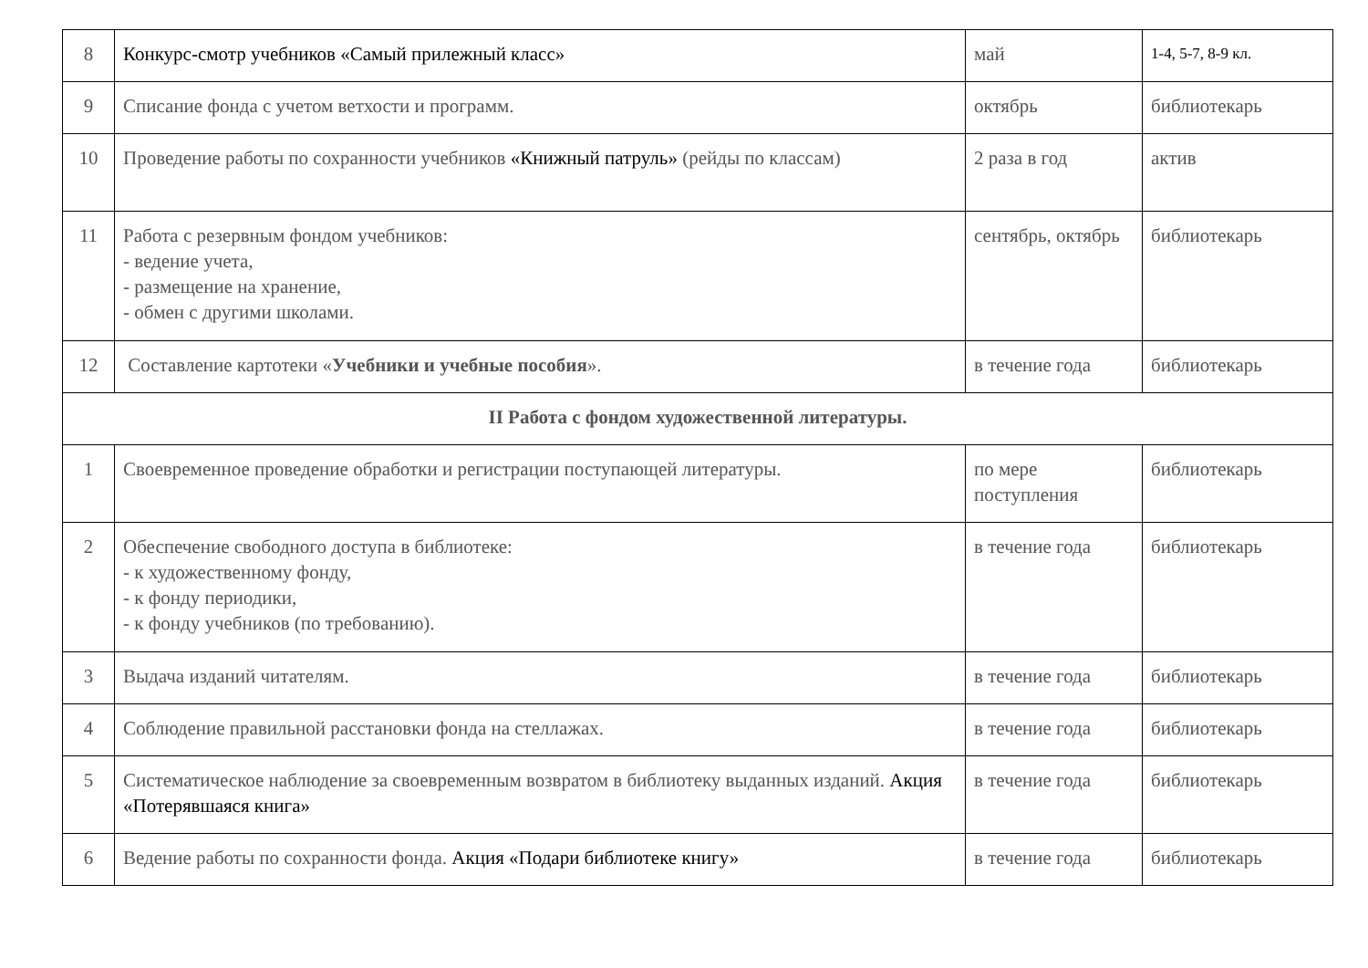| 8 | Конкурс-смотр учебников «Самый прилежный класс» | май | 1-4, 5-7, 8-9 кл. |
| 9 | Списание фонда с учетом ветхости и программ. | октябрь | библиотекарь |
| 10 | Проведение работы по сохранности учебников «Книжный патруль» (рейды по классам) | 2 раза в год | актив |
| 11 | Работа с резервным фондом учебников: - ведение учета, - размещение на хранение, - обмен с другими школами. | сентябрь, октябрь | библиотекарь |
| 12 | Составление картотеки « Учебники и учебные пособия ». | в течение года | библиотекарь |
| II Работа с фондом художественной литературы. | | | |
| 1 | Своевременное проведение обработки и регистрации поступающей литературы. | по мере поступления | библиотекарь |
| 2 | Обеспечение свободного доступа в библиотеке: - к художественному фонду, - к фонду периодики, - к фонду учебников (по требованию). | в течение года | библиотекарь |
| 3 | Выдача изданий читателям. | в течение года | библиотекарь |
| 4 | Соблюдение правильной расстановки фонда на стеллажах. | в течение года | библиотекарь |
| 5 | Систематическое наблюдение за своевременным возвратом в библиотеку выданных изданий. Акция «Потерявшаяся книга» | в течение года | библиотекарь |
| 6 | Ведение работы по сохранности фонда. Акция «Подари библиотеке книгу» | в течение года | библиотекарь |